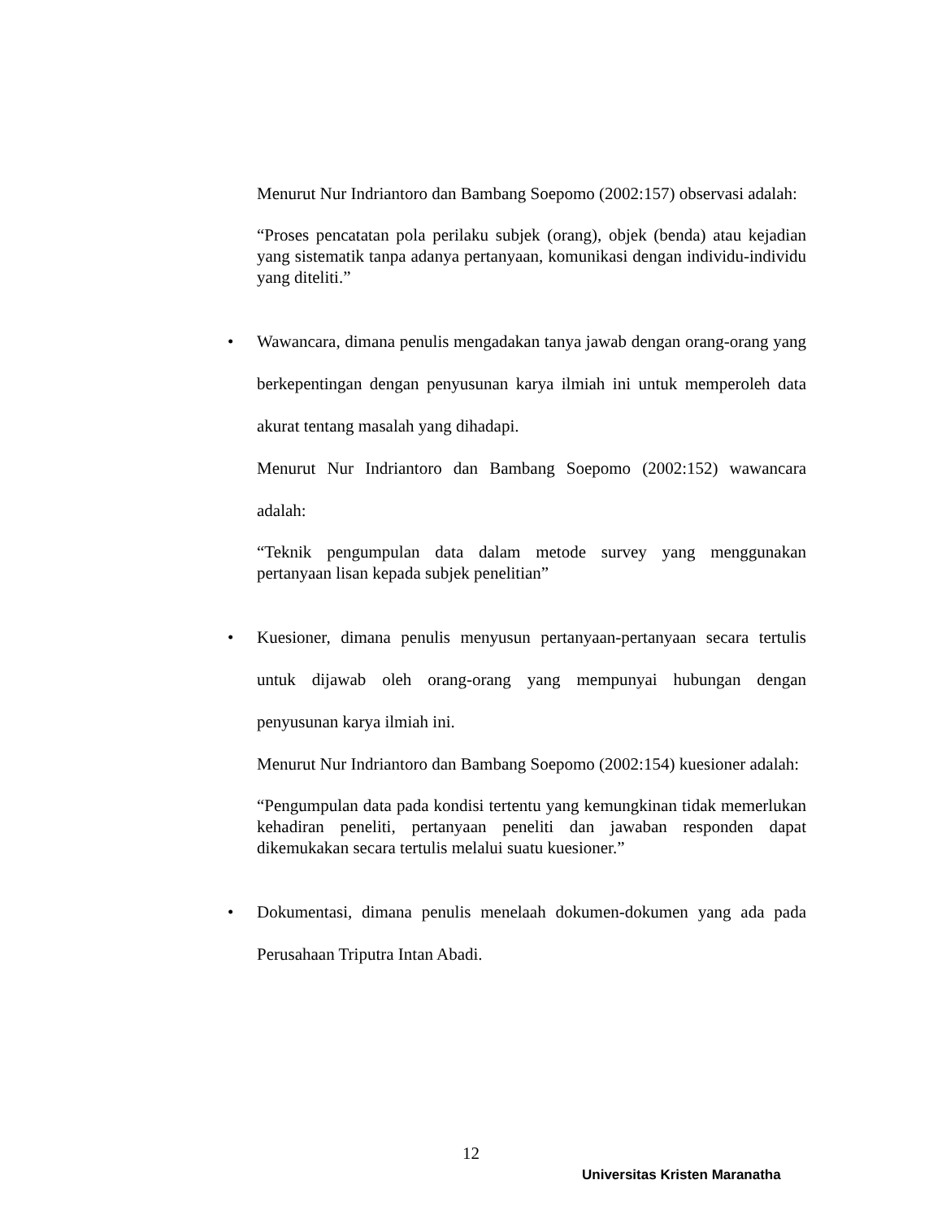Menurut Nur Indriantoro dan Bambang Soepomo (2002:157) observasi adalah:
“Proses pencatatan pola perilaku subjek (orang), objek (benda) atau kejadian yang sistematik tanpa adanya pertanyaan, komunikasi dengan individu-individu yang diteliti.”
• Wawancara, dimana penulis mengadakan tanya jawab dengan orang-orang yang berkepentingan dengan penyusunan karya ilmiah ini untuk memperoleh data akurat tentang masalah yang dihadapi.
Menurut Nur Indriantoro dan Bambang Soepomo (2002:152) wawancara adalah:
“Teknik pengumpulan data dalam metode survey yang menggunakan pertanyaan lisan kepada subjek penelitian”
• Kuesioner, dimana penulis menyusun pertanyaan-pertanyaan secara tertulis untuk dijawab oleh orang-orang yang mempunyai hubungan dengan penyusunan karya ilmiah ini.
Menurut Nur Indriantoro dan Bambang Soepomo (2002:154) kuesioner adalah:
“Pengumpulan data pada kondisi tertentu yang kemungkinan tidak memerlukan kehadiran peneliti, pertanyaan peneliti dan jawaban responden dapat dikemukakan secara tertulis melalui suatu kuesioner.”
• Dokumentasi, dimana penulis menelaah dokumen-dokumen yang ada pada Perusahaan Triputra Intan Abadi.
12
Universitas Kristen Maranatha